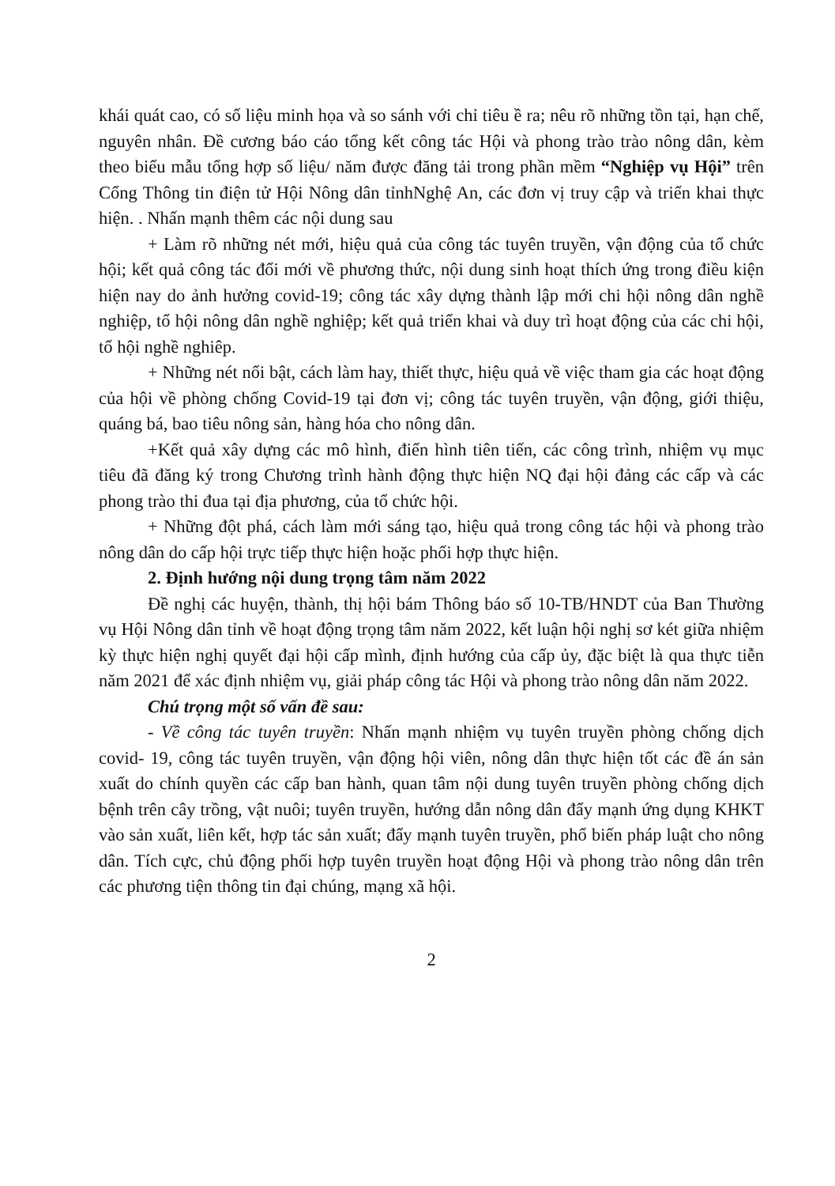khái quát cao, có số liệu minh họa và so sánh với chỉ tiêu ề ra; nêu rõ những tồn tại, hạn chế, nguyên nhân. Đề cương báo cáo tổng kết công tác Hội và phong trào trào nông dân, kèm theo biểu mẫu tổng hợp số liệu/ năm được đăng tải trong phần mềm “Nghiệp vụ Hội” trên Cổng Thông tin điện tử Hội Nông dân tỉnhNghệ An, các đơn vị truy cập và triển khai thực hiện. . Nhấn mạnh thêm các nội dung sau
+ Làm rõ những nét mới, hiệu quả của công tác tuyên truyền, vận động của tổ chức hội; kết quả công tác đổi mới về phương thức, nội dung sinh hoạt thích ứng trong điều kiện hiện nay do ảnh hưởng covid-19; công tác xây dựng thành lập mới chi hội nông dân nghề nghiệp, tổ hội nông dân nghề nghiệp; kết quả triển khai và duy trì hoạt động của các chi hội, tổ hội nghề nghiêp.
+ Những nét nổi bật, cách làm hay, thiết thực, hiệu quả về việc tham gia các hoạt động của hội về phòng chống Covid-19 tại đơn vị; công tác tuyên truyền, vận động, giới thiệu, quáng bá, bao tiêu nông sản, hàng hóa cho nông dân.
+Kết quả xây dựng các mô hình, điển hình tiên tiến, các công trình, nhiệm vụ mục tiêu đã đăng ký trong Chương trình hành động thực hiện NQ đại hội đảng các cấp và các phong trào thi đua tại địa phương, của tổ chức hội.
+ Những đột phá, cách làm mới sáng tạo, hiệu quả trong công tác hội và phong trào nông dân do cấp hội trực tiếp thực hiện hoặc phối hợp thực hiện.
2. Định hướng nội dung trọng tâm năm 2022
Đề nghị các huyện, thành, thị hội bám Thông báo số 10-TB/HNDT của Ban Thường vụ Hội Nông dân tỉnh về hoạt động trọng tâm năm 2022, kết luận hội nghị sơ két giữa nhiệm kỳ thực hiện nghị quyết đại hội cấp mình, định hướng của cấp ủy, đặc biệt là qua thực tiễn năm 2021 để xác định nhiệm vụ, giải pháp công tác Hội và phong trào nông dân năm 2022.
Chú trọng một số vấn đề sau:
- Về công tác tuyên truyền: Nhấn mạnh nhiệm vụ tuyên truyền phòng chống dịch covid- 19, công tác tuyên truyền, vận động hội viên, nông dân thực hiện tốt các đề án sản xuất do chính quyền các cấp ban hành, quan tâm nội dung tuyên truyền phòng chống dịch bệnh trên cây trồng, vật nuôi; tuyên truyền, hướng dẫn nông dân đẩy mạnh ứng dụng KHKT vào sản xuất, liên kết, hợp tác sản xuất; đẩy mạnh tuyên truyền, phổ biến pháp luật cho nông dân. Tích cực, chủ động phối hợp tuyên truyền hoạt động Hội và phong trào nông dân trên các phương tiện thông tin đại chúng, mạng xã hội.
2